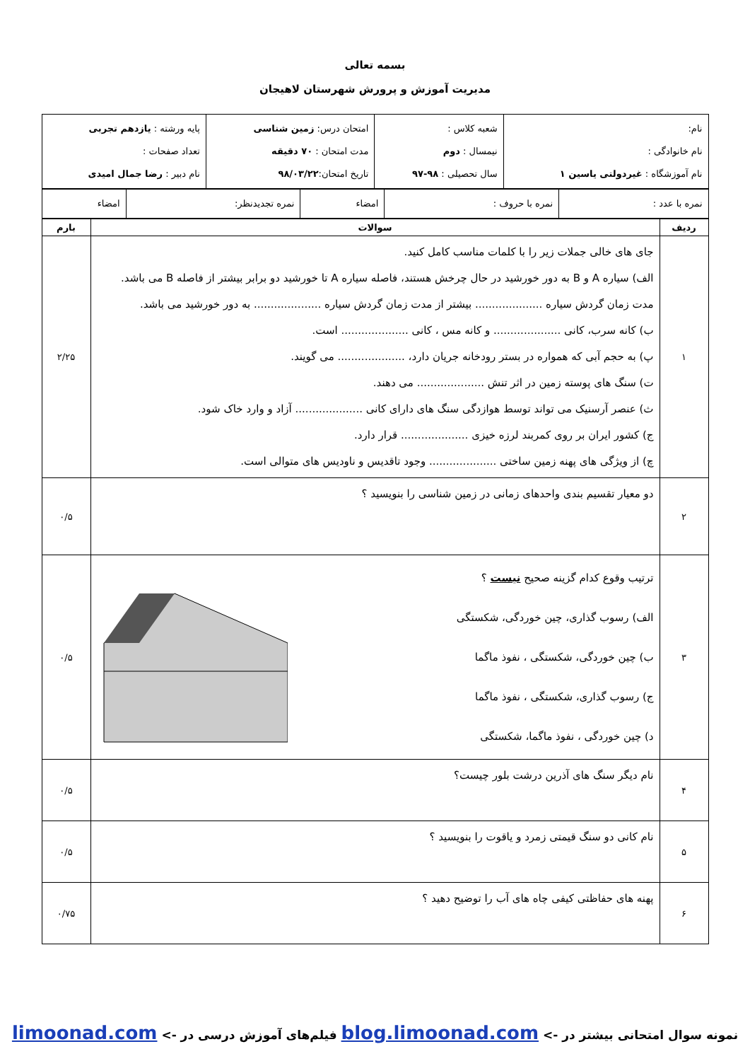بسمه تعالی
مدیریت آموزش و پرورش شهرستان لاهیجان
| نام: نام خانوادگی : نام آموزشگاه : غیردولتی یاسین ۱ | شعبه کلاس : نیمسال : دوم سال تحصیلی : ۹۸-۹۷ | امتحان درس: زمین شناسی مدت امتحان : ۷۰ دقیقه تاریخ امتحان: ۹۸/۰۳/۲۲ | پایه ورشته : یازدهم تجربی تعداد صفحات : نام دبیر : رضا جمال امیدی |
| نمره با عدد : | نمره با حروف : | امضاء | نمره تجدیدنظر: | امضاء |
| ردیف | سوالات | بارم |
| --- | --- | --- |
| ۱ | جای های خالی جملات زیر را با کلمات مناسب کامل کنید. الف) سیاره A و B به دور خورشید در حال چرخش هستند، فاصله سیاره A تا خورشید دو برابر بیشتر از فاصله B می باشد. مدت زمان گردش سیاره .................... بیشتر از مدت زمان گردش سیاره .................... به دور خورشید می باشد. ب) کانه سرب، کانی .................... و کانه مس ، کانی .................... است. پ) به حجم آبی که همواره در بستر رودخانه جریان دارد، .................... می گویند. ت) سنگ های پوسته زمین در اثر تنش .................... می دهند. ث) عنصر آرسنیک می تواند توسط هوازدگی سنگ های دارای کانی .................... آزاد و وارد خاک شود. ج) کشور ایران بر روی کمربند لرزه خیزی .................... قرار دارد. چ) از ویژگی های پهنه زمین ساختی .................... وجود تاقدیس و ناودیس های متوالی است. | ۲/۲۵ |
| ۲ | دو معیار تقسیم بندی واحدهای زمانی در زمین شناسی را بنویسید ؟ | ۰/۵ |
| ۳ | ترتیب وقوع کدام گزینه صحیح نیست ؟ الف) رسوب گذاری، چین خوردگی، شکستگی ب) چین خوردگی، شکستگی ، نفوذ ماگما ج) رسوب گذاری، شکستگی ، نفوذ ماگما د) چین خوردگی ، نفوذ ماگما، شکستگی | ۰/۵ |
| ۴ | نام دیگر سنگ های آذرین درشت بلور چیست؟ | ۰/۵ |
| ۵ | نام کانی دو سنگ قیمتی زمرد و یاقوت را بنویسید ؟ | ۰/۵ |
| ۶ | پهنه های حفاظتی کیفی چاه های آب را توضیح دهید ؟ | ۰/۷۵ |
نمونه سوال امتحانی بیشتر در -> blog.limoonad.com فیلم‌های آموزش درسی در -> limoonad.com